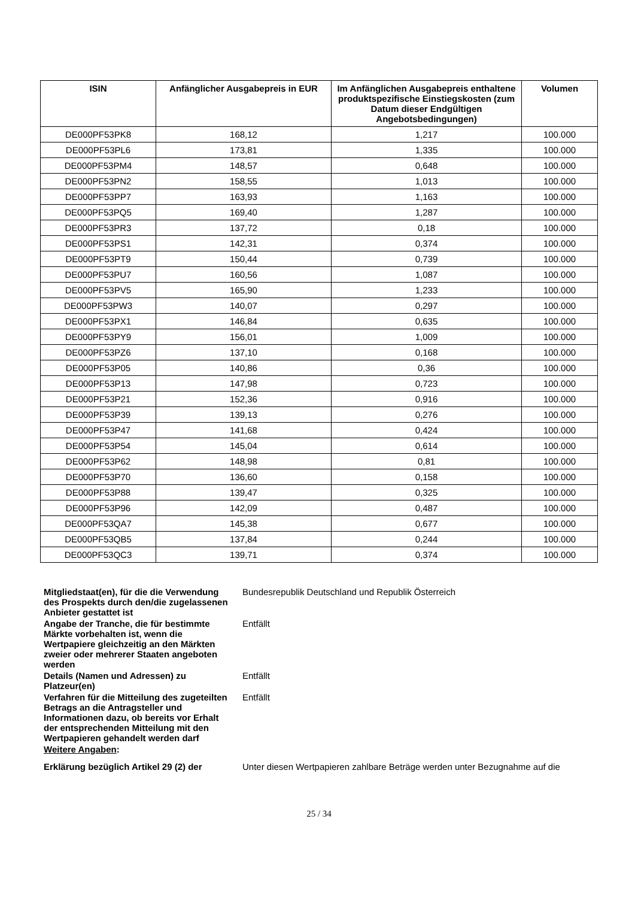| ISIN | Anfänglicher Ausgabepreis in EUR | Im Anfänglichen Ausgabepreis enthaltene produktspezifische Einstiegskosten (zum Datum dieser Endgültigen Angebotsbedingungen) | Volumen |
| --- | --- | --- | --- |
| DE000PF53PK8 | 168,12 | 1,217 | 100.000 |
| DE000PF53PL6 | 173,81 | 1,335 | 100.000 |
| DE000PF53PM4 | 148,57 | 0,648 | 100.000 |
| DE000PF53PN2 | 158,55 | 1,013 | 100.000 |
| DE000PF53PP7 | 163,93 | 1,163 | 100.000 |
| DE000PF53PQ5 | 169,40 | 1,287 | 100.000 |
| DE000PF53PR3 | 137,72 | 0,18 | 100.000 |
| DE000PF53PS1 | 142,31 | 0,374 | 100.000 |
| DE000PF53PT9 | 150,44 | 0,739 | 100.000 |
| DE000PF53PU7 | 160,56 | 1,087 | 100.000 |
| DE000PF53PV5 | 165,90 | 1,233 | 100.000 |
| DE000PF53PW3 | 140,07 | 0,297 | 100.000 |
| DE000PF53PX1 | 146,84 | 0,635 | 100.000 |
| DE000PF53PY9 | 156,01 | 1,009 | 100.000 |
| DE000PF53PZ6 | 137,10 | 0,168 | 100.000 |
| DE000PF53P05 | 140,86 | 0,36 | 100.000 |
| DE000PF53P13 | 147,98 | 0,723 | 100.000 |
| DE000PF53P21 | 152,36 | 0,916 | 100.000 |
| DE000PF53P39 | 139,13 | 0,276 | 100.000 |
| DE000PF53P47 | 141,68 | 0,424 | 100.000 |
| DE000PF53P54 | 145,04 | 0,614 | 100.000 |
| DE000PF53P62 | 148,98 | 0,81 | 100.000 |
| DE000PF53P70 | 136,60 | 0,158 | 100.000 |
| DE000PF53P88 | 139,47 | 0,325 | 100.000 |
| DE000PF53P96 | 142,09 | 0,487 | 100.000 |
| DE000PF53QA7 | 145,38 | 0,677 | 100.000 |
| DE000PF53QB5 | 137,84 | 0,244 | 100.000 |
| DE000PF53QC3 | 139,71 | 0,374 | 100.000 |
| Mitgliedstaat(en), für die die Verwendung des Prospekts durch den/die zugelassenen Anbieter gestattet ist | Bundesrepublik Deutschland und Republik Österreich |
| Angabe der Tranche, die für bestimmte Märkte vorbehalten ist, wenn die Wertpapiere gleichzeitig an den Märkten zweier oder mehrerer Staaten angeboten werden | Entfällt |
| Details (Namen und Adressen) zu Platzeur(en) | Entfällt |
| Verfahren für die Mitteilung des zugeteilten Betrags an die Antragsteller und Informationen dazu, ob bereits vor Erhalt der entsprechenden Mitteilung mit den Wertpapieren gehandelt werden darf | Entfällt |
| Weitere Angaben : | |
| Erklärung bezüglich Artikel 29 (2) der | Unter diesen Wertpapieren zahlbare Beträge werden unter Bezugnahme auf die |
25 / 34